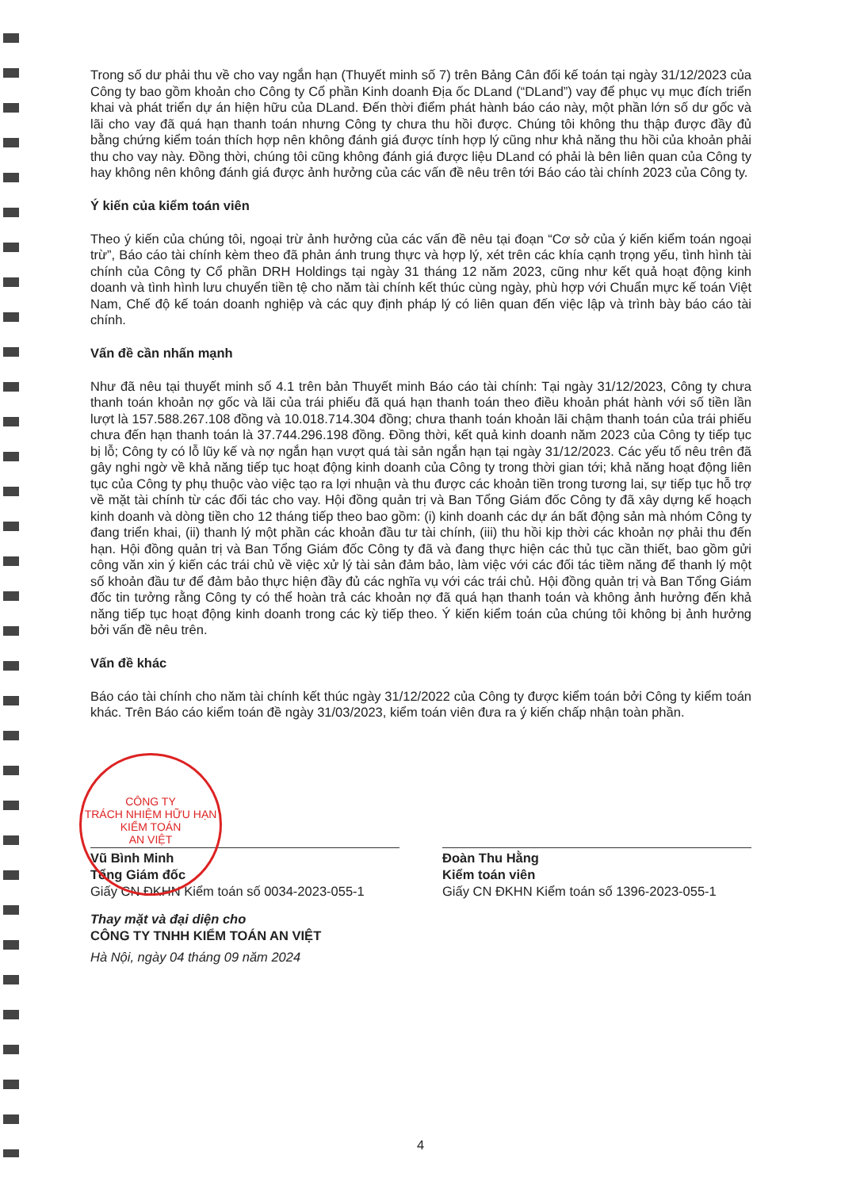Trong số dư phải thu về cho vay ngắn hạn (Thuyết minh số 7) trên Bảng Cân đối kế toán tại ngày 31/12/2023 của Công ty bao gồm khoản cho Công ty Cổ phần Kinh doanh Địa ốc DLand (“DLand”) vay để phục vụ mục đích triển khai và phát triển dự án hiện hữu của DLand. Đến thời điểm phát hành báo cáo này, một phần lớn số dư gốc và lãi cho vay đã quá hạn thanh toán nhưng Công ty chưa thu hồi được. Chúng tôi không thu thập được đầy đủ bằng chứng kiểm toán thích hợp nên không đánh giá được tính hợp lý cũng như khả năng thu hồi của khoản phải thu cho vay này. Đồng thời, chúng tôi cũng không đánh giá được liệu DLand có phải là bên liên quan của Công ty hay không nên không đánh giá được ảnh hưởng của các vấn đề nêu trên tới Báo cáo tài chính 2023 của Công ty.
Ý kiến của kiểm toán viên
Theo ý kiến của chúng tôi, ngoại trừ ảnh hưởng của các vấn đề nêu tại đoạn “Cơ sở của ý kiến kiểm toán ngoại trừ”, Báo cáo tài chính kèm theo đã phản ánh trung thực và hợp lý, xét trên các khía cạnh trọng yếu, tình hình tài chính của Công ty Cổ phần DRH Holdings tại ngày 31 tháng 12 năm 2023, cũng như kết quả hoạt động kinh doanh và tình hình lưu chuyển tiền tệ cho năm tài chính kết thúc cùng ngày, phù hợp với Chuẩn mực kế toán Việt Nam, Chế độ kế toán doanh nghiệp và các quy định pháp lý có liên quan đến việc lập và trình bày báo cáo tài chính.
Vấn đề cần nhấn mạnh
Như đã nêu tại thuyết minh số 4.1 trên bản Thuyết minh Báo cáo tài chính: Tại ngày 31/12/2023, Công ty chưa thanh toán khoản nợ gốc và lãi của trái phiếu đã quá hạn thanh toán theo điều khoản phát hành với số tiền lần lượt là 157.588.267.108 đồng và 10.018.714.304 đồng; chưa thanh toán khoản lãi chậm thanh toán của trái phiếu chưa đến hạn thanh toán là 37.744.296.198 đồng. Đồng thời, kết quả kinh doanh năm 2023 của Công ty tiếp tục bị lỗ; Công ty có lỗ lũy kế và nợ ngắn hạn vượt quá tài sản ngắn hạn tại ngày 31/12/2023. Các yếu tố nêu trên đã gây nghi ngờ về khả năng tiếp tục hoạt động kinh doanh của Công ty trong thời gian tới; khả năng hoạt động liên tục của Công ty phụ thuộc vào việc tạo ra lợi nhuận và thu được các khoản tiền trong tương lai, sự tiếp tục hỗ trợ về mặt tài chính từ các đối tác cho vay. Hội đồng quản trị và Ban Tổng Giám đốc Công ty đã xây dựng kế hoạch kinh doanh và dòng tiền cho 12 tháng tiếp theo bao gồm: (i) kinh doanh các dự án bất động sản mà nhóm Công ty đang triển khai, (ii) thanh lý một phần các khoản đầu tư tài chính, (iii) thu hồi kịp thời các khoản nợ phải thu đến hạn. Hội đồng quản trị và Ban Tổng Giám đốc Công ty đã và đang thực hiện các thủ tục cần thiết, bao gồm gửi công văn xin ý kiến các trái chủ về việc xử lý tài sản đảm bảo, làm việc với các đối tác tiềm năng để thanh lý một số khoản đầu tư để đảm bảo thực hiện đầy đủ các nghĩa vụ với các trái chủ. Hội đồng quản trị và Ban Tổng Giám đốc tin tưởng rằng Công ty có thể hoàn trả các khoản nợ đã quá hạn thanh toán và không ảnh hưởng đến khả năng tiếp tục hoạt động kinh doanh trong các kỳ tiếp theo. Ý kiến kiểm toán của chúng tôi không bị ảnh hưởng bởi vấn đề nêu trên.
Vấn đề khác
Báo cáo tài chính cho năm tài chính kết thúc ngày 31/12/2022 của Công ty được kiểm toán bởi Công ty kiểm toán khác. Trên Báo cáo kiểm toán đề ngày 31/03/2023, kiểm toán viên đưa ra ý kiến chấp nhận toàn phần.
Vũ Bình Minh
Tổng Giám đốc
Giấy CN ĐKHN Kiểm toán số 0034-2023-055-1
Đoàn Thu Hằng
Kiểm toán viên
Giấy CN ĐKHN Kiểm toán số 1396-2023-055-1
Thay mặt và đại diện cho
CÔNG TY TNHH KIỂM TOÁN AN VIỆT
Hà Nội, ngày 04 tháng 09 năm 2024
CÔNG TY
TRÁCH NHIỆM HỮU HẠN
KIỂM TOÁN
AN VIỆT
4